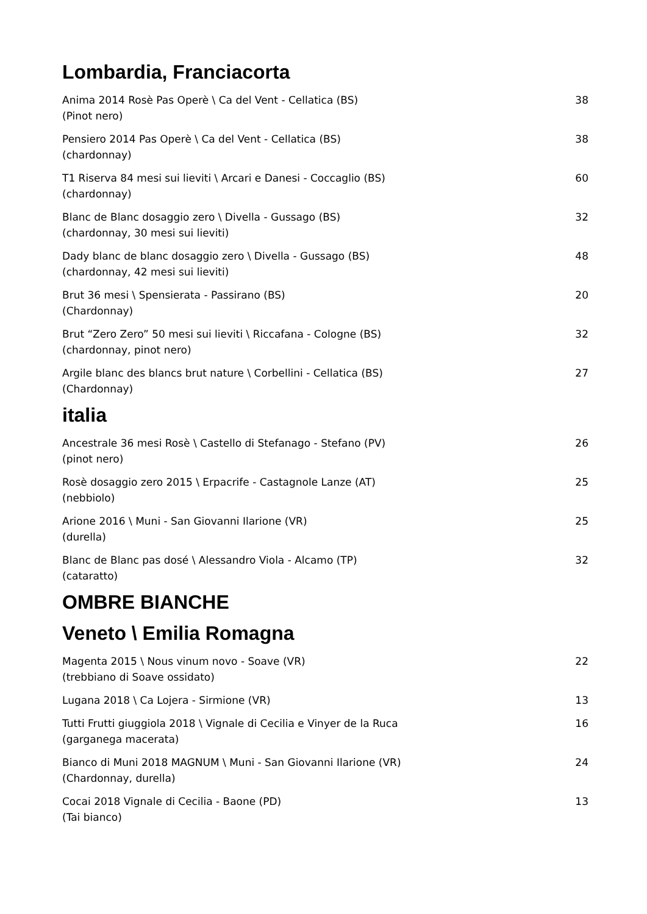Lombardia, Franciacorta
Anima 2014 Rosè Pas Operè \ Ca del Vent - Cellatica (BS)
(Pinot nero)
38
Pensiero 2014 Pas Operè \ Ca del Vent - Cellatica (BS)
(chardonnay)
38
T1 Riserva 84 mesi sui lieviti \ Arcari e Danesi - Coccaglio (BS)
(chardonnay)
60
Blanc de Blanc dosaggio zero \ Divella - Gussago (BS)
(chardonnay, 30 mesi sui lieviti)
32
Dady blanc de blanc dosaggio zero \ Divella - Gussago (BS)
(chardonnay, 42 mesi sui lieviti)
48
Brut 36 mesi \ Spensierata - Passirano (BS)
(Chardonnay)
20
Brut “Zero Zero” 50 mesi sui lieviti \ Riccafana - Cologne (BS)
(chardonnay, pinot nero)
32
Argile blanc des blancs brut nature \ Corbellini - Cellatica (BS)
(Chardonnay)
27
italia
Ancestrale 36 mesi Rosè \ Castello di Stefanago - Stefano (PV)
(pinot nero)
26
Rosè dosaggio zero 2015 \ Erpacrife - Castagnole Lanze (AT)
(nebbiolo)
25
Arione 2016 \ Muni - San Giovanni Ilarione (VR)
(durella)
25
Blanc de Blanc pas dosé \ Alessandro Viola - Alcamo (TP)
(cataratto)
32
OMBRE BIANCHE
Veneto \ Emilia Romagna
Magenta 2015 \ Nous vinum novo - Soave (VR)
(trebbiano di Soave ossidato)
22
Lugana 2018 \ Ca Lojera - Sirmione (VR)
13
Tutti Frutti giuggiola 2018 \ Vignale di Cecilia e Vinyer de la Ruca
(garganega macerata)
16
Bianco di Muni 2018 MAGNUM \ Muni - San Giovanni Ilarione (VR)
(Chardonnay, durella)
24
Cocai 2018 Vignale di Cecilia - Baone (PD)
(Tai bianco)
13